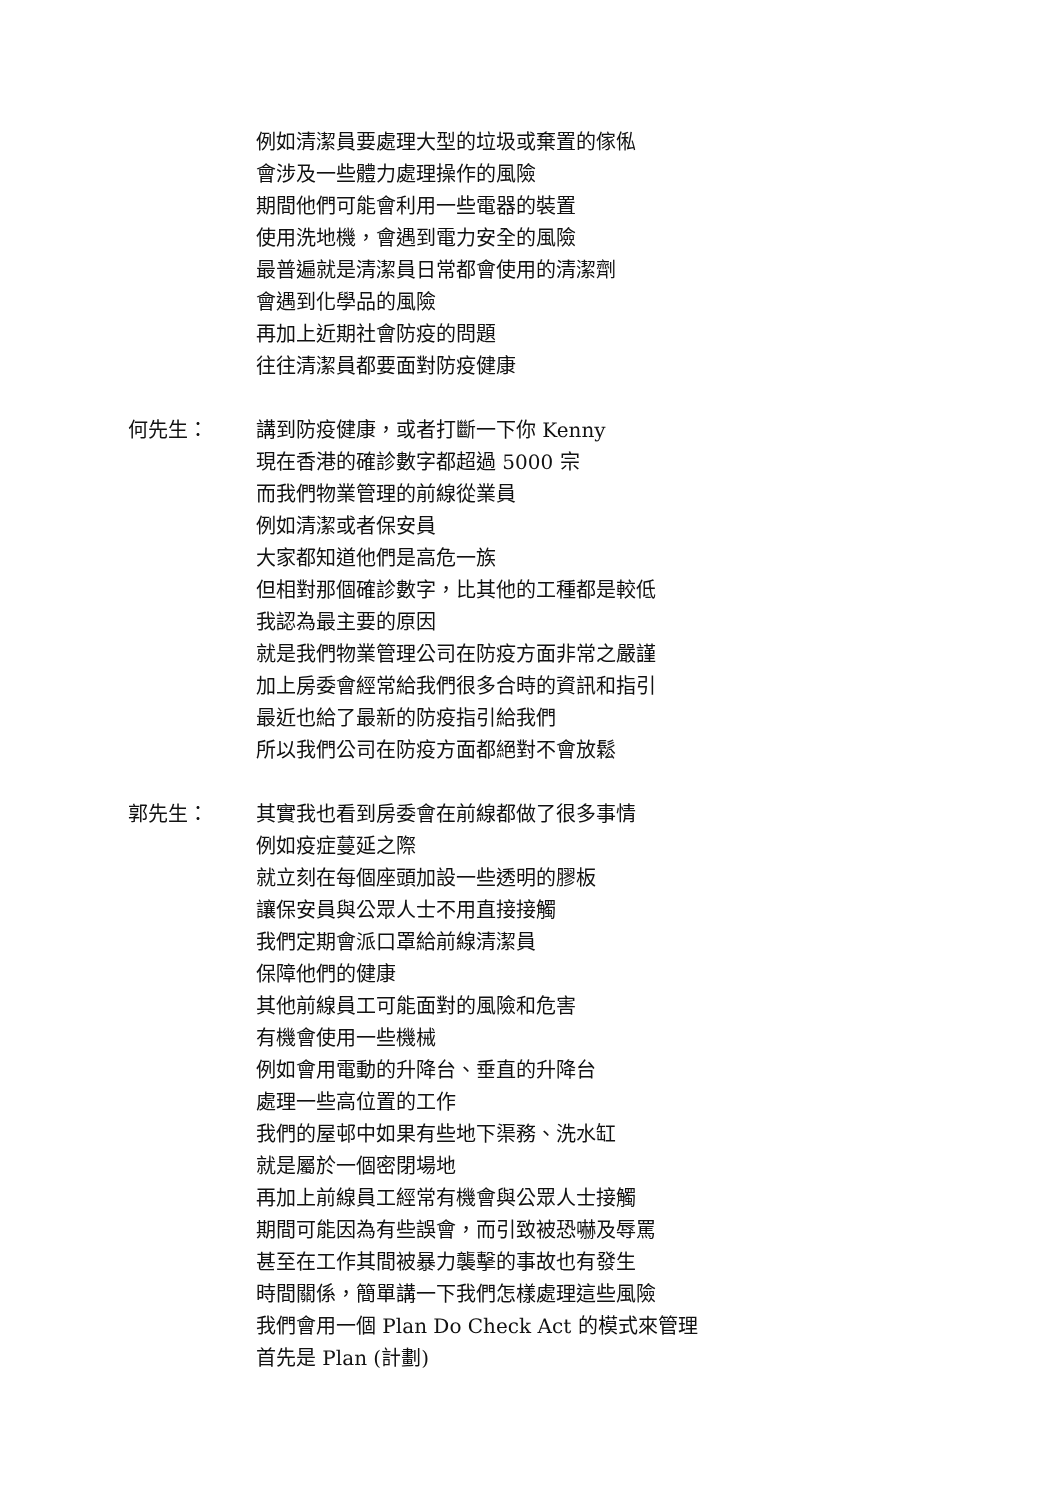例如清潔員要處理大型的垃圾或棄置的傢俬
會涉及一些體力處理操作的風險
期間他們可能會利用一些電器的裝置
使用洗地機，會遇到電力安全的風險
最普遍就是清潔員日常都會使用的清潔劑
會遇到化學品的風險
再加上近期社會防疫的問題
往往清潔員都要面對防疫健康
何先生：
講到防疫健康，或者打斷一下你 Kenny
現在香港的確診數字都超過 5000 宗
而我們物業管理的前線從業員
例如清潔或者保安員
大家都知道他們是高危一族
但相對那個確診數字，比其他的工種都是較低
我認為最主要的原因
就是我們物業管理公司在防疫方面非常之嚴謹
加上房委會經常給我們很多合時的資訊和指引
最近也給了最新的防疫指引給我們
所以我們公司在防疫方面都絕對不會放鬆
郭先生：
其實我也看到房委會在前線都做了很多事情
例如疫症蔓延之際
就立刻在每個座頭加設一些透明的膠板
讓保安員與公眾人士不用直接接觸
我們定期會派口罩給前線清潔員
保障他們的健康
其他前線員工可能面對的風險和危害
有機會使用一些機械
例如會用電動的升降台、垂直的升降台
處理一些高位置的工作
我們的屋邨中如果有些地下渠務、洗水缸
就是屬於一個密閉場地
再加上前線員工經常有機會與公眾人士接觸
期間可能因為有些誤會，而引致被恐嚇及辱罵
甚至在工作其間被暴力襲擊的事故也有發生
時間關係，簡單講一下我們怎樣處理這些風險
我們會用一個 Plan Do Check Act 的模式來管理
首先是 Plan (計劃)